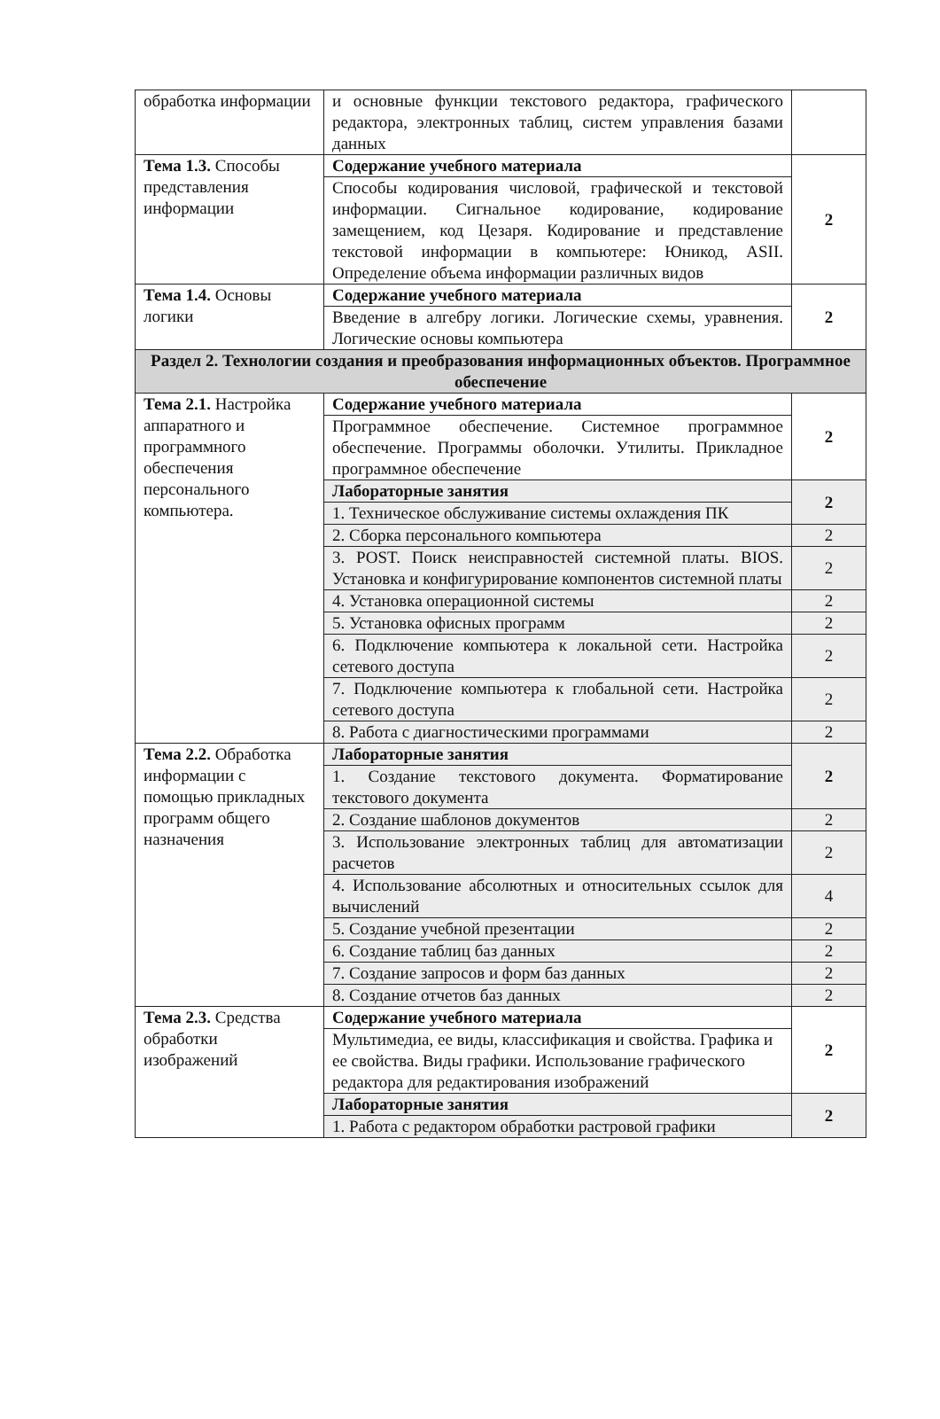| обработка информации | и основные функции текстового редактора, графического редактора, электронных таблиц, систем управления базами данных | |
| Тема 1.3. Способы представления информации | Содержание учебного материала | 2 |
| | Способы кодирования числовой, графической и текстовой информации. Сигнальное кодирование, кодирование замещением, код Цезаря. Кодирование и представление текстовой информации в компьютере: Юникод, ASII. Определение объема информации различных видов | |
| Тема 1.4. Основы логики | Содержание учебного материала | 2 |
| | Введение в алгебру логики. Логические схемы, уравнения. Логические основы компьютера | |
| Раздел 2. Технологии создания и преобразования информационных объектов. Программное обеспечение | | |
| Тема 2.1. Настройка аппаратного и программного обеспечения персонального компьютера. | Содержание учебного материала | 2 |
| | Программное обеспечение. Системное программное обеспечение. Программы оболочки. Утилиты. Прикладное программное обеспечение | |
| | Лабораторные занятия | 2 |
| | 1. Техническое обслуживание системы охлаждения ПК | |
| | 2. Сборка персонального компьютера | 2 |
| | 3. POST. Поиск неисправностей системной платы. BIOS. Установка и конфигурирование компонентов системной платы | 2 |
| | 4. Установка операционной системы | 2 |
| | 5. Установка офисных программ | 2 |
| | 6. Подключение компьютера к локальной сети. Настройка сетевого доступа | 2 |
| | 7. Подключение компьютера к глобальной сети. Настройка сетевого доступа | 2 |
| | 8. Работа с диагностическими программами | 2 |
| Тема 2.2. Обработка информации с помощью прикладных программ общего назначения | Лабораторные занятия | 2 |
| | 1. Создание текстового документа. Форматирование текстового документа | |
| | 2. Создание шаблонов документов | 2 |
| | 3. Использование электронных таблиц для автоматизации расчетов | 2 |
| | 4. Использование абсолютных и относительных ссылок для вычислений | 4 |
| | 5. Создание учебной презентации | 2 |
| | 6. Создание таблиц баз данных | 2 |
| | 7. Создание запросов и форм баз данных | 2 |
| | 8. Создание отчетов баз данных | 2 |
| Тема 2.3. Средства обработки изображений | Содержание учебного материала | 2 |
| | Мультимедиа, ее виды, классификация и свойства. Графика и ее свойства. Виды графики. Использование графического редактора для редактирования изображений | |
| | Лабораторные занятия | 2 |
| | 1. Работа с редактором обработки растровой графики | |